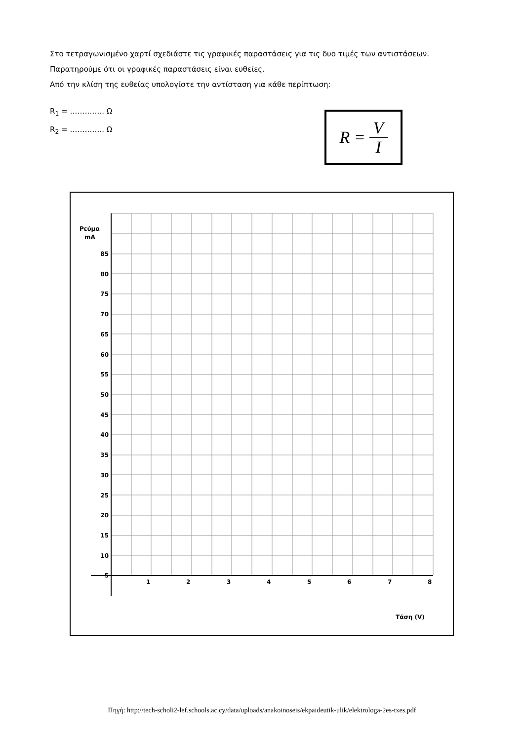Στο τετραγωνισμένο χαρτί σχεδιάστε τις γραφικές παραστάσεις για τις δυο τιμές των αντιστάσεων.
Παρατηρούμε ότι οι γραφικές παραστάσεις είναι ευθείες.
Από την κλίση της ευθείας υπολογίστε την αντίσταση για κάθε περίπτωση:
R<sub>1</sub> = ………….. Ω
R<sub>2</sub> = ………….. Ω
R = V I
Ρεύμα
mA
85
80
75
70
65
60
55
50
45
40
35
30
25
20
15
10
5
1
2
3
4
5
6
7
8
Τάση (V)
Πηγή: http://tech-scholi2-lef.schools.ac.cy/data/uploads/anakoinoseis/ekpaideutik-ulik/elektrologa-2es-txes.pdf